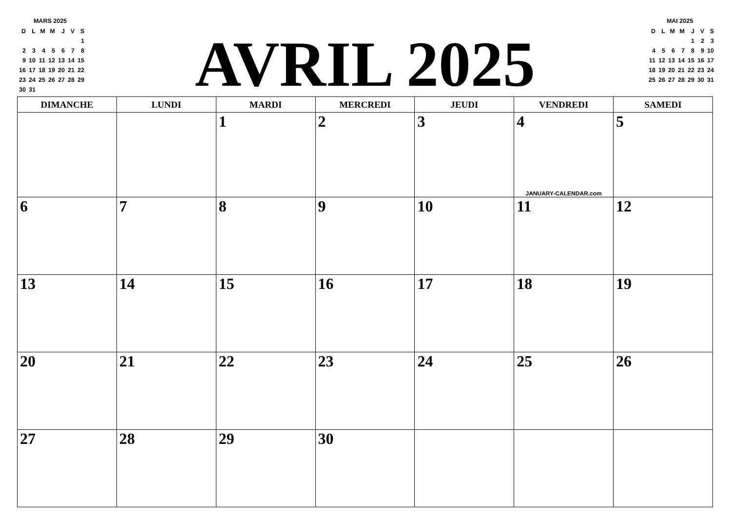MARS 2025
| D | L | M | M | J | V | S |
| | | | | | | 1 |
| 2 | 3 | 4 | 5 | 6 | 7 | 8 |
| 9 | 10 | 11 | 12 | 13 | 14 | 15 |
| 16 | 17 | 18 | 19 | 20 | 21 | 22 |
| 23 | 24 | 25 | 26 | 27 | 28 | 29 |
| 30 | 31 | | | | | |
AVRIL 2025
MAI 2025
| D | L | M | M | J | V | S |
| | | | | 1 | 2 | 3 |
| 4 | 5 | 6 | 7 | 8 | 9 | 10 |
| 11 | 12 | 13 | 14 | 15 | 16 | 17 |
| 18 | 19 | 20 | 21 | 22 | 23 | 24 |
| 25 | 26 | 27 | 28 | 29 | 30 | 31 |
| DIMANCHE | LUNDI | MARDI | MERCREDI | JEUDI | VENDREDI | SAMEDI |
| --- | --- | --- | --- | --- | --- | --- |
| | | 1 | 2 | 3 | 4 JANUARY-CALENDAR.com | 5 |
| 6 | 7 | 8 | 9 | 10 | 11 | 12 |
| 13 | 14 | 15 | 16 | 17 | 18 | 19 |
| 20 | 21 | 22 | 23 | 24 | 25 | 26 |
| 27 | 28 | 29 | 30 | | | |